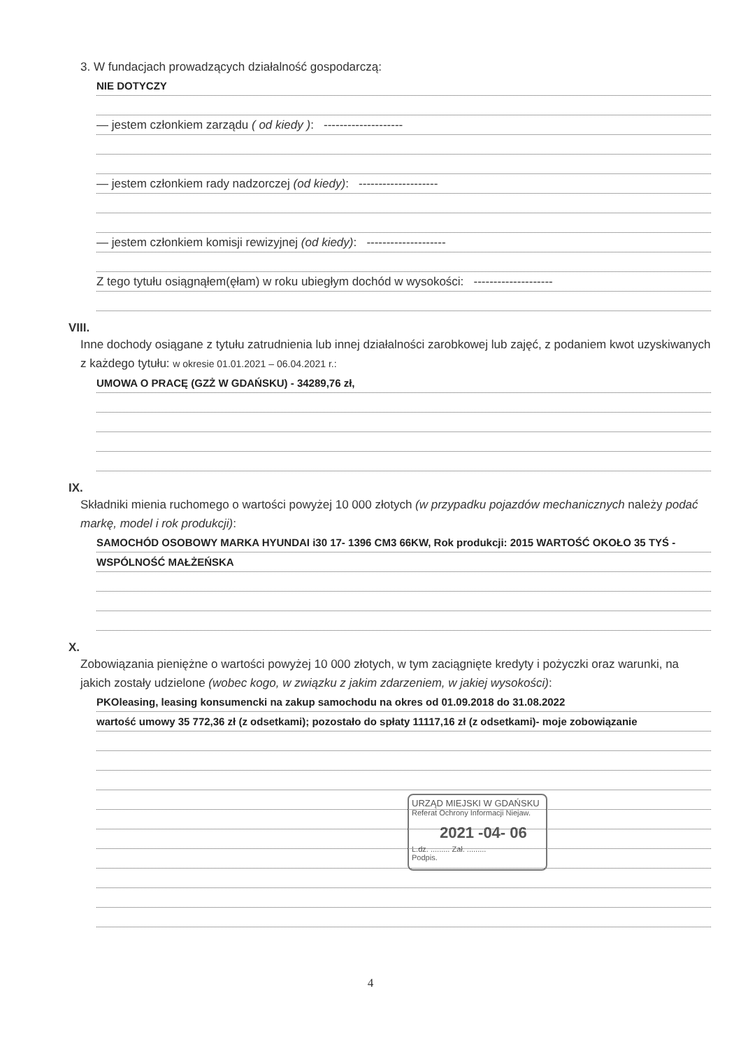3. W fundacjach prowadzących działalność gospodarczą:
NIE DOTYCZY
— jestem członkiem zarządu ( od kiedy ): --------------------
— jestem członkiem rady nadzorczej (od kiedy): --------------------
— jestem członkiem komisji rewizyjnej (od kiedy): --------------------
Z tego tytułu osiągnąłem(ęłam) w roku ubiegłym dochód w wysokości: --------------------
VIII.
Inne dochody osiągane z tytułu zatrudnienia lub innej działalności zarobkowej lub zajęć, z podaniem kwot uzyskiwanych z każdego tytułu: w okresie 01.01.2021 – 06.04.2021 r.:
UMOWA O PRACĘ (GZŻ W GDAŃSKU) - 34289,76 zł,
IX.
Składniki mienia ruchomego o wartości powyżej 10 000 złotych (w przypadku pojazdów mechanicznych należy podać markę, model i rok produkcji):
SAMOCHÓD OSOBOWY MARKA HYUNDAI i30 17- 1396 CM3 66KW, Rok produkcji: 2015 WARTOŚĆ OKOŁO 35 TYŚ -
WSPÓLNOŚĆ MAŁŻEŃSKA
X.
Zobowiązania pieniężne o wartości powyżej 10 000 złotych, w tym zaciągnięte kredyty i pożyczki oraz warunki, na jakich zostały udzielone (wobec kogo, w związku z jakim zdarzeniem, w jakiej wysokości):
PKOleasing, leasing konsumencki na zakup samochodu na okres od 01.09.2018 do 31.08.2022
wartość umowy 35 772,36 zł (z odsetkami); pozostało do spłaty 11117,16 zł (z odsetkami)- moje zobowiązanie
4
URZĄD MIEJSKI W GDAŃSKU
Referat Ochrony Informacji Niejaw.
2021 -04- 06
L.dz. ......... Zał. .........
Podpis.